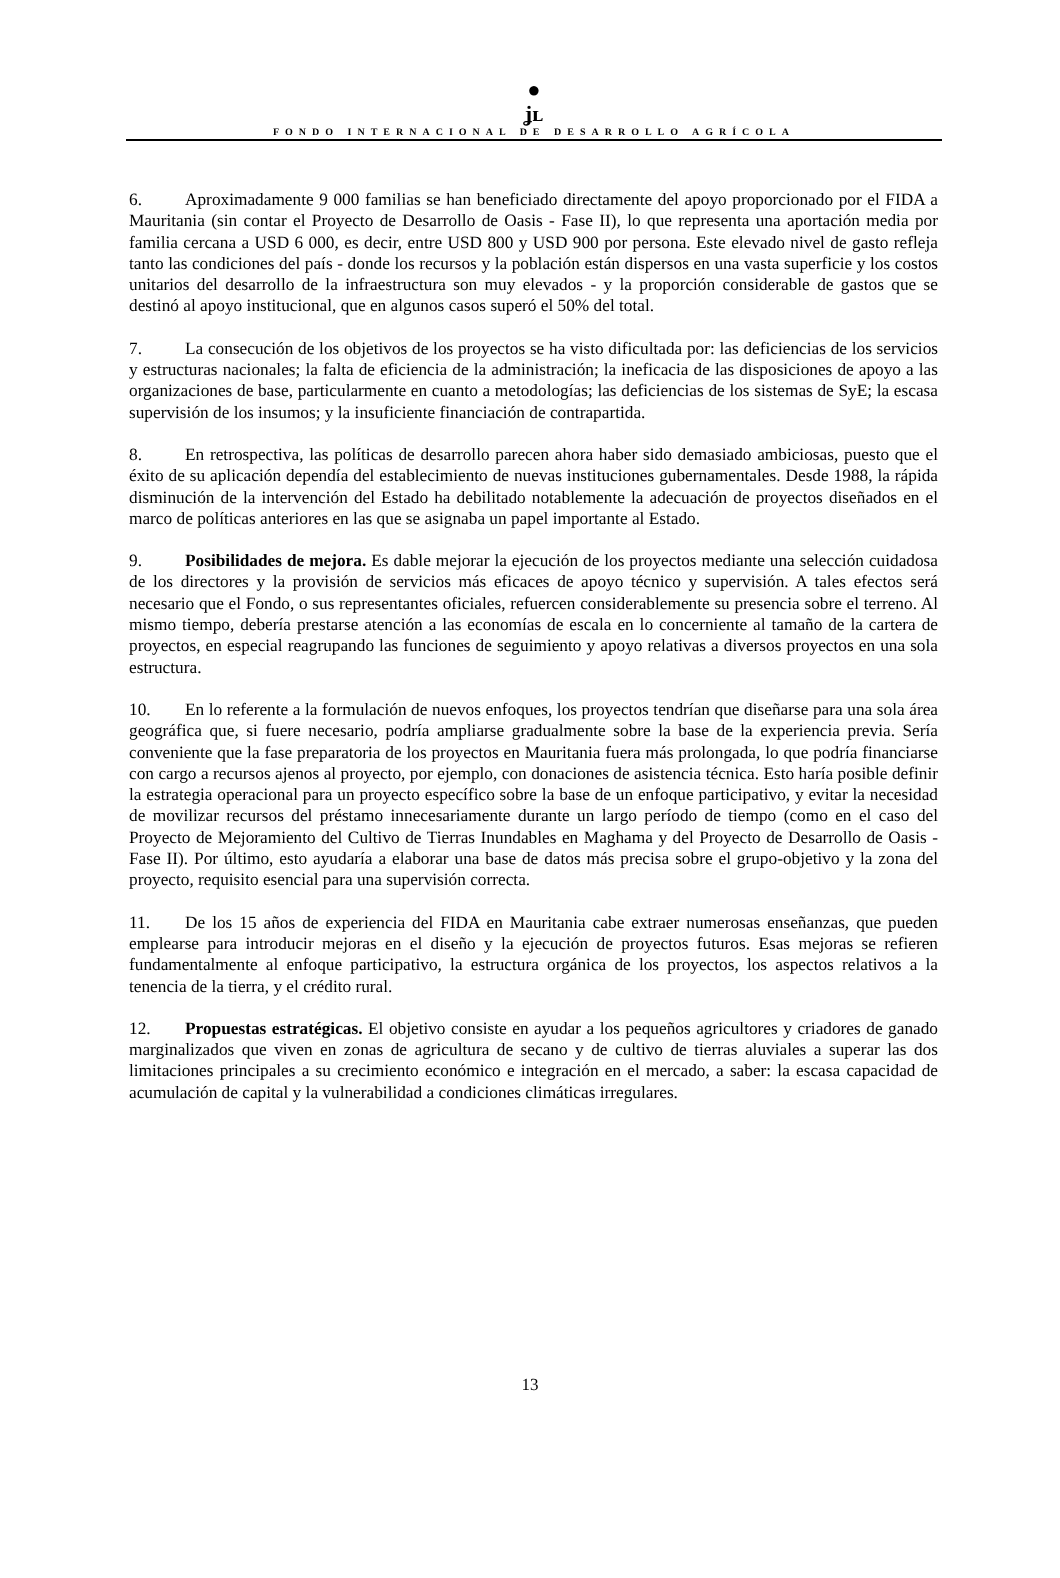●
ʝʟ
FONDO INTERNACIONAL DE DESARROLLO AGRÍCOLA
6. Aproximadamente 9 000 familias se han beneficiado directamente del apoyo proporcionado por el FIDA a Mauritania (sin contar el Proyecto de Desarrollo de Oasis - Fase II), lo que representa una aportación media por familia cercana a USD 6 000, es decir, entre USD 800 y USD 900 por persona. Este elevado nivel de gasto refleja tanto las condiciones del país - donde los recursos y la población están dispersos en una vasta superficie y los costos unitarios del desarrollo de la infraestructura son muy elevados - y la proporción considerable de gastos que se destinó al apoyo institucional, que en algunos casos superó el 50% del total.
7. La consecución de los objetivos de los proyectos se ha visto dificultada por: las deficiencias de los servicios y estructuras nacionales; la falta de eficiencia de la administración; la ineficacia de las disposiciones de apoyo a las organizaciones de base, particularmente en cuanto a metodologías; las deficiencias de los sistemas de SyE; la escasa supervisión de los insumos; y la insuficiente financiación de contrapartida.
8. En retrospectiva, las políticas de desarrollo parecen ahora haber sido demasiado ambiciosas, puesto que el éxito de su aplicación dependía del establecimiento de nuevas instituciones gubernamentales. Desde 1988, la rápida disminución de la intervención del Estado ha debilitado notablemente la adecuación de proyectos diseñados en el marco de políticas anteriores en las que se asignaba un papel importante al Estado.
9. Posibilidades de mejora. Es dable mejorar la ejecución de los proyectos mediante una selección cuidadosa de los directores y la provisión de servicios más eficaces de apoyo técnico y supervisión. A tales efectos será necesario que el Fondo, o sus representantes oficiales, refuercen considerablemente su presencia sobre el terreno. Al mismo tiempo, debería prestarse atención a las economías de escala en lo concerniente al tamaño de la cartera de proyectos, en especial reagrupando las funciones de seguimiento y apoyo relativas a diversos proyectos en una sola estructura.
10. En lo referente a la formulación de nuevos enfoques, los proyectos tendrían que diseñarse para una sola área geográfica que, si fuere necesario, podría ampliarse gradualmente sobre la base de la experiencia previa. Sería conveniente que la fase preparatoria de los proyectos en Mauritania fuera más prolongada, lo que podría financiarse con cargo a recursos ajenos al proyecto, por ejemplo, con donaciones de asistencia técnica. Esto haría posible definir la estrategia operacional para un proyecto específico sobre la base de un enfoque participativo, y evitar la necesidad de movilizar recursos del préstamo innecesariamente durante un largo período de tiempo (como en el caso del Proyecto de Mejoramiento del Cultivo de Tierras Inundables en Maghama y del Proyecto de Desarrollo de Oasis - Fase II). Por último, esto ayudaría a elaborar una base de datos más precisa sobre el grupo-objetivo y la zona del proyecto, requisito esencial para una supervisión correcta.
11. De los 15 años de experiencia del FIDA en Mauritania cabe extraer numerosas enseñanzas, que pueden emplearse para introducir mejoras en el diseño y la ejecución de proyectos futuros. Esas mejoras se refieren fundamentalmente al enfoque participativo, la estructura orgánica de los proyectos, los aspectos relativos a la tenencia de la tierra, y el crédito rural.
12. Propuestas estratégicas. El objetivo consiste en ayudar a los pequeños agricultores y criadores de ganado marginalizados que viven en zonas de agricultura de secano y de cultivo de tierras aluviales a superar las dos limitaciones principales a su crecimiento económico e integración en el mercado, a saber: la escasa capacidad de acumulación de capital y la vulnerabilidad a condiciones climáticas irregulares.
13